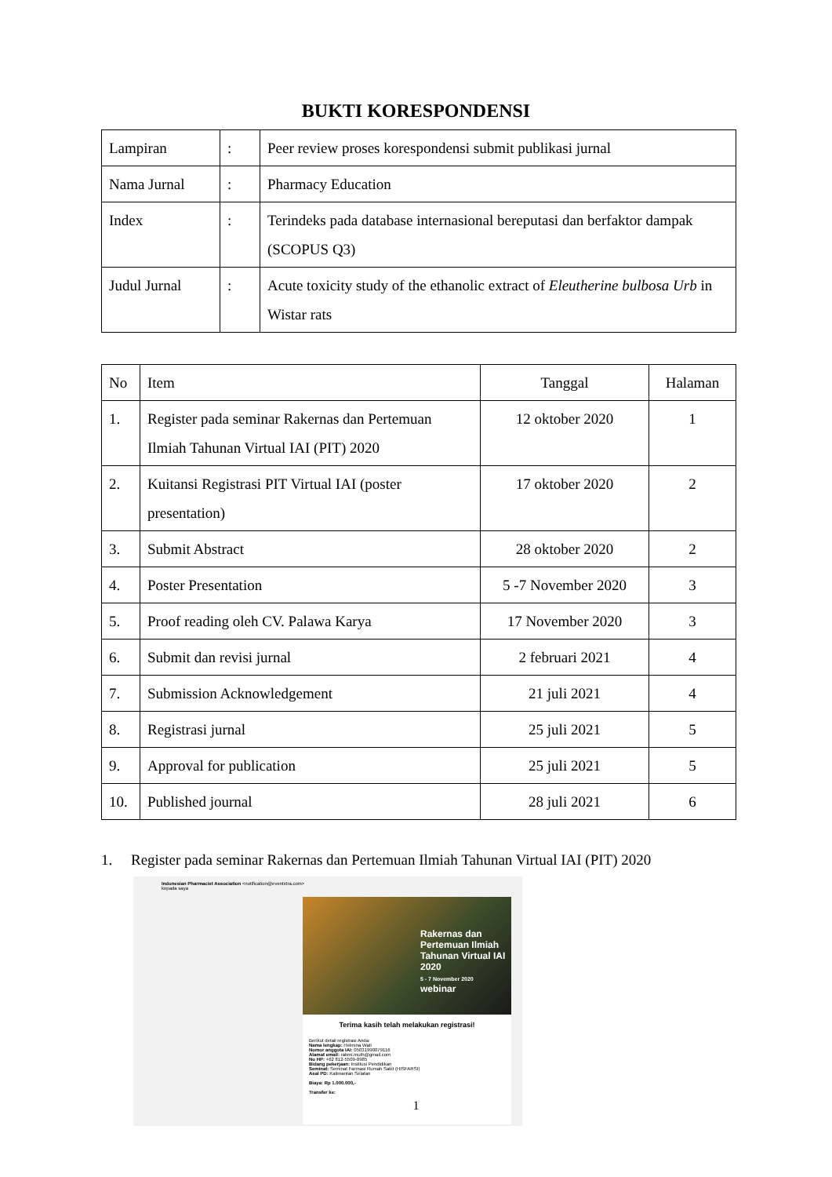BUKTI KORESPONDENSI
| Lampiran | : | Peer review proses korespondensi submit publikasi jurnal |
| Nama Jurnal | : | Pharmacy Education |
| Index | : | Terindeks pada database internasional bereputasi dan berfaktor dampak (SCOPUS Q3) |
| Judul Jurnal | : | Acute toxicity study of the ethanolic extract of Eleutherine bulbosa Urb in Wistar rats |
| No | Item | Tanggal | Halaman |
| --- | --- | --- | --- |
| 1. | Register pada seminar Rakernas dan Pertemuan Ilmiah Tahunan Virtual IAI (PIT) 2020 | 12 oktober 2020 | 1 |
| 2. | Kuitansi Registrasi PIT Virtual IAI (poster presentation) | 17 oktober 2020 | 2 |
| 3. | Submit Abstract | 28 oktober 2020 | 2 |
| 4. | Poster Presentation | 5 -7 November 2020 | 3 |
| 5. | Proof reading oleh CV. Palawa Karya | 17 November 2020 | 3 |
| 6. | Submit dan revisi jurnal | 2 februari 2021 | 4 |
| 7. | Submission Acknowledgement | 21 juli 2021 | 4 |
| 8. | Registrasi jurnal | 25 juli 2021 | 5 |
| 9. | Approval for publication | 25 juli 2021 | 5 |
| 10. | Published journal | 28 juli 2021 | 6 |
1. Register pada seminar Rakernas dan Pertemuan Ilmiah Tahunan Virtual IAI (PIT) 2020
Indonesian Pharmacist Association <notification@eventxtra.com>
kepada saya
Rakernas dan Pertemuan Ilmiah Tahunan Virtual IAI 2020
5 - 7 November 2020
webinar
Terima kasih telah melakukan registrasi!
Berikut detail registrasi Anda:
Nama lengkap: Helmina Wati
Nomor anggota IAI: 05031990079116
Alamat email: rahmi.muth@gmail.com
No HP: +62 812-5509-0985
Bidang pekerjaan: Institusi Pendidikan
Seminat: Seminat Farmasi Rumah Sakit (HISFARSI)
Asal PD: Kalimantan Selatan
Biaya: Rp 1.000.000,-
Transfer ke:
1